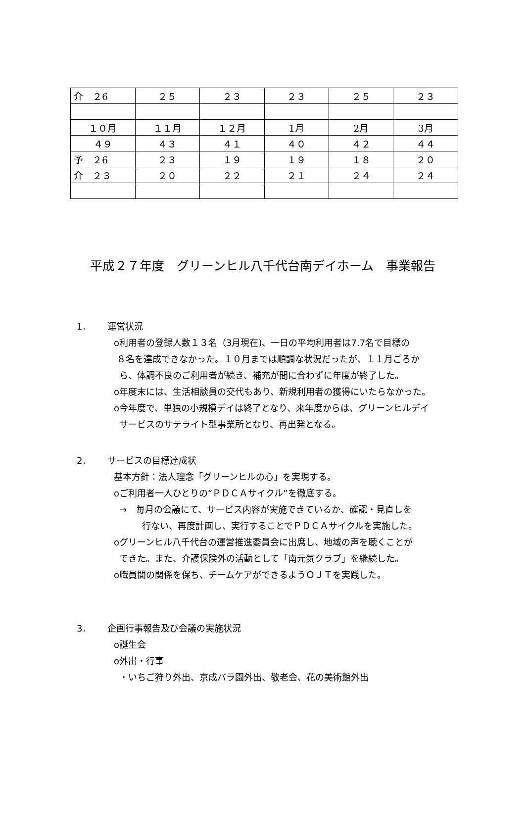| 介 ２6 | ２５ | ２３ | ２３ | ２５ | ２３ |
| １０月 | １１月 | １２月 | 1月 | 2月 | 3月 |
| ４９ | ４３ | ４１ | ４０ | ４２ | ４４ |
| 予 ２6 | ２３ | １９ | １９ | １８ | ２０ |
| 介 ２３ | ２０ | ２２ | ２１ | ２４ | ２４ |
平成２７年度　グリーンヒル八千代台南デイホーム　事業報告
1． 運営状況
o利用者の登録人数１３名（3月現在)、一日の平均利用者は7.7名で目標の
８名を達成できなかった。１０月までは順調な状況だったが、１１月ごろか
ら、体調不良のご利用者が続き、補充が間に合わずに年度が終了した。
o年度末には、生活相談員の交代もあり、新規利用者の獲得にいたらなかった。
o今年度で、単独の小規模デイは終了となり、来年度からは、グリーンヒルデイ
サービスのサテライト型事業所となり、再出発となる。
2． サービスの目標達成状
基本方針：法人理念「グリーンヒルの心」を実現する。
oご利用者一人ひとりの“ＰＤＣＡサイクル”を徹底する。
→　毎月の会議にて、サービス内容が実施できているか、確認・見直しを
行ない、再度計画し、実行することでＰＤＣＡサイクルを実施した。
oグリーンヒル八千代台の運営推進委員会に出席し、地域の声を聴くことが
できた。また、介護保険外の活動として「南元気クラブ」を継続した。
o職員間の関係を保ち、チームケアができるようＯＪＴを実践した。
3． 企画行事報告及び会議の実施状況
o誕生会
o外出・行事
・いちご狩り外出、京成バラ園外出、敬老会、花の美術館外出